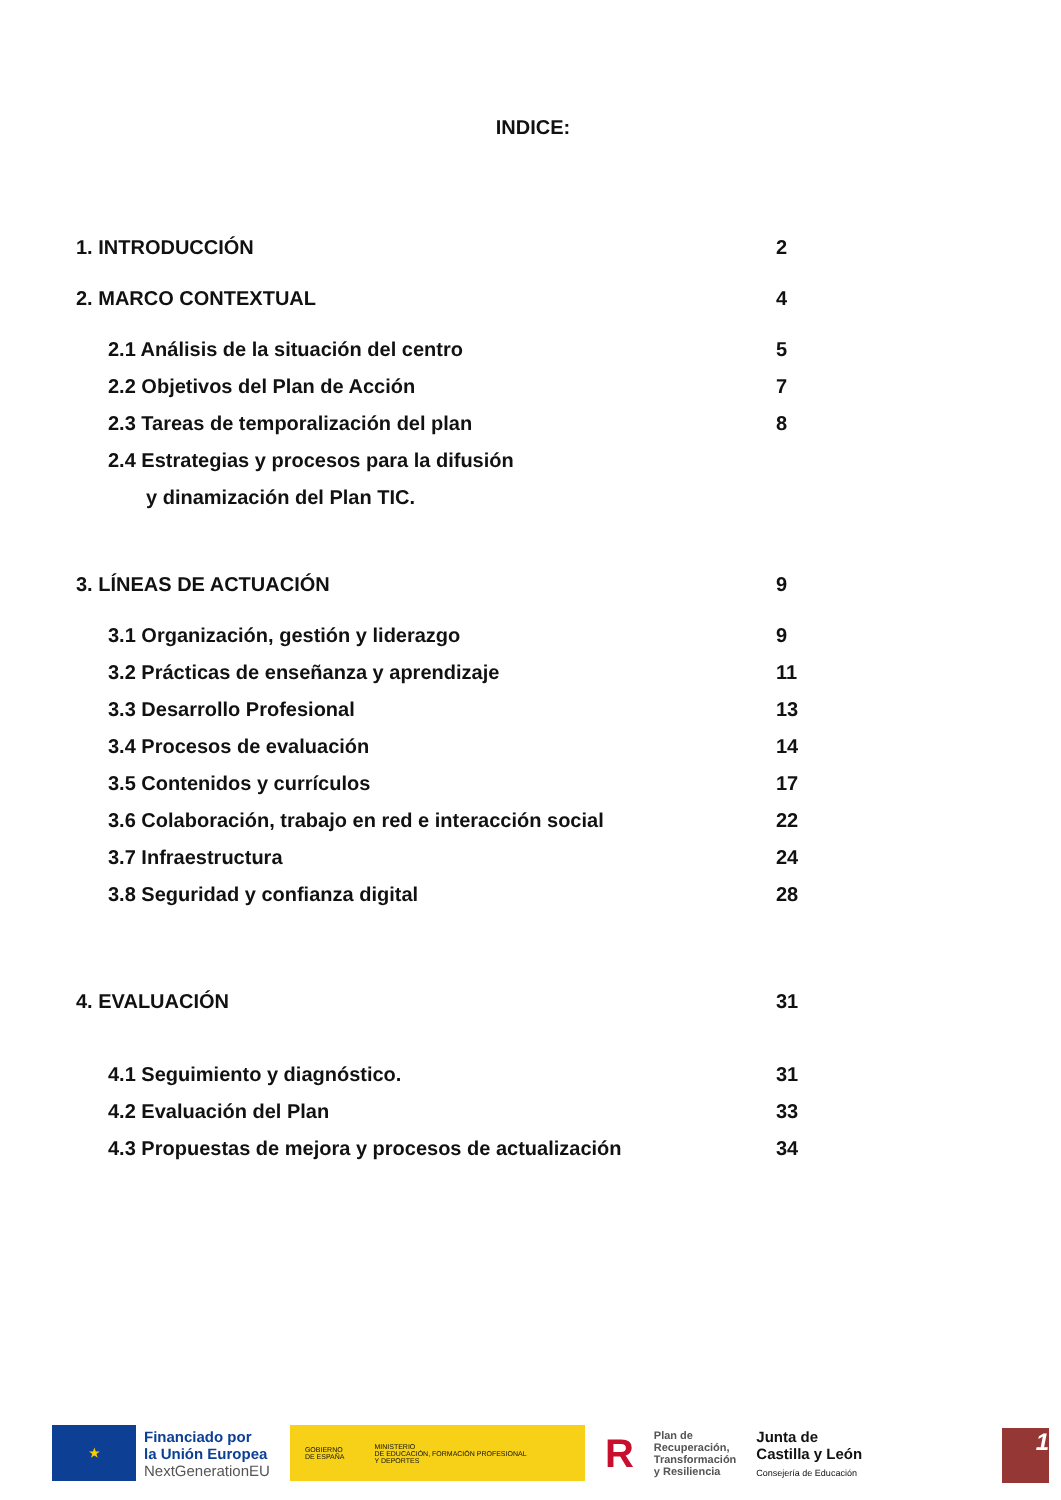INDICE:
1. INTRODUCCIÓN 2
2. MARCO CONTEXTUAL 4
2.1 Análisis de la situación del centro 5
2.2 Objetivos del Plan de Acción 7
2.3 Tareas de temporalización del plan 8
2.4 Estrategias y procesos para la difusión
y dinamización del Plan TIC.
3. LÍNEAS DE ACTUACIÓN 9
3.1 Organización, gestión y liderazgo 9
3.2 Prácticas de enseñanza y aprendizaje 11
3.3 Desarrollo Profesional 13
3.4 Procesos de evaluación 14
3.5 Contenidos y currículos 17
3.6 Colaboración, trabajo en red e interacción social 22
3.7 Infraestructura 24
3.8 Seguridad y confianza digital 28
4. EVALUACIÓN 31
4.1 Seguimiento y diagnóstico. 31
4.2 Evaluación del Plan 33
4.3 Propuestas de mejora y procesos de actualización 34
★
Financiado por
la Unión Europea
NextGenerationEU
GOBIERNO
DE ESPAÑA MINISTERIO
DE EDUCACIÓN, FORMACIÓN PROFESIONAL
Y DEPORTES
R
Plan de
Recuperación,
Transformación
y Resiliencia
Junta de
Castilla y León
Consejería de Educación
1